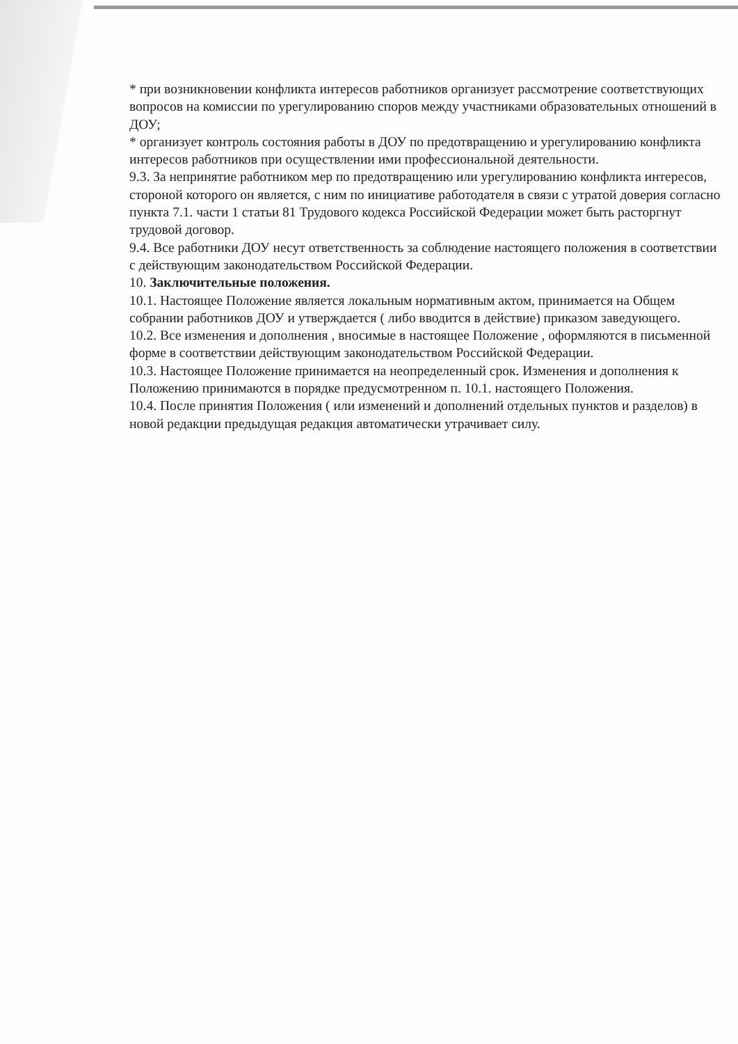* при возникновении конфликта интересов работников организует рассмотрение соответствующих вопросов на комиссии по урегулированию споров между участниками образовательных отношений в ДОУ;
* организует контроль состояния работы в ДОУ по предотвращению и урегулированию конфликта интересов работников при осуществлении ими профессиональной деятельности.
9.3. За непринятие работником мер по предотвращению или урегулированию конфликта интересов, стороной которого он является, с ним по инициативе работодателя в связи с утратой доверия согласно пункта 7.1. части 1 статьи 81 Трудового кодекса Российской Федерации может быть расторгнут трудовой договор.
9.4. Все работники ДОУ несут ответственность за соблюдение настоящего положения в соответствии с действующим законодательством Российской Федерации.
10. Заключительные положения.
10.1. Настоящее Положение является локальным нормативным актом, принимается на Общем собрании работников ДОУ и утверждается ( либо вводится в действие) приказом заведующего.
10.2. Все изменения и дополнения , вносимые в настоящее Положение , оформляются в письменной форме в соответствии действующим законодательством Российской Федерации.
10.3. Настоящее Положение принимается на неопределенный срок. Изменения и дополнения к Положению принимаются в порядке предусмотренном п. 10.1. настоящего Положения.
10.4. После принятия Положения ( или изменений и дополнений отдельных пунктов и разделов) в новой редакции предыдущая редакция автоматически утрачивает силу.